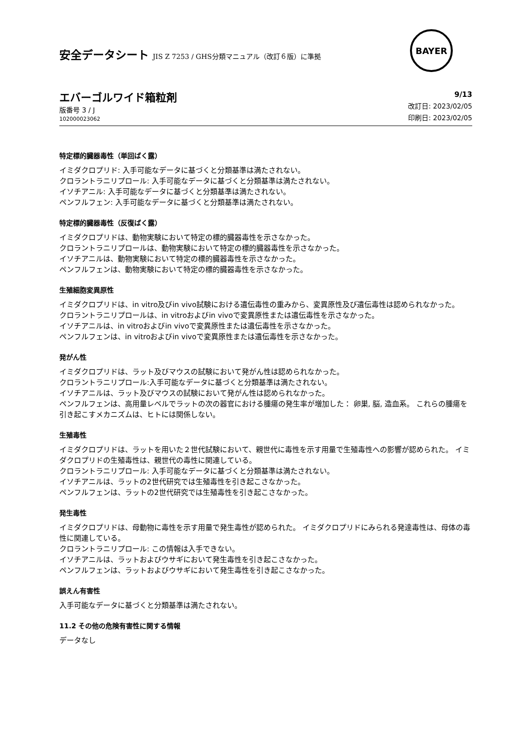安全データシート JIS Z 7253 / GHS分類マニュアル（改訂６版）に準拠
BAYER
エバーゴルワイド箱粒剤
版番号 3 / J
102000023062
9/13
改訂日: 2023/02/05
印刷日: 2023/02/05
特定標的臓器毒性（単回ばく露）
イミダクロプリド: 入手可能なデータに基づくと分類基準は満たされない。
クロラントラニリプロール: 入手可能なデータに基づくと分類基準は満たされない。
イソチアニル: 入手可能なデータに基づくと分類基準は満たされない。
ペンフルフェン: 入手可能なデータに基づくと分類基準は満たされない。
特定標的臓器毒性（反復ばく露）
イミダクロプリドは、動物実験において特定の標的臓器毒性を示さなかった。
クロラントラニリプロールは、動物実験において特定の標的臓器毒性を示さなかった。
イソチアニルは、動物実験において特定の標的臓器毒性を示さなかった。
ペンフルフェンは、動物実験において特定の標的臓器毒性を示さなかった。
生殖細胞変異原性
イミダクロプリドは、in vitro及びin vivo試験における遺伝毒性の重みから、変異原性及び遺伝毒性は認められなかった。
クロラントラニリプロールは、in vitroおよびin vivoで変異原性または遺伝毒性を示さなかった。
イソチアニルは、in vitroおよびin vivoで変異原性または遺伝毒性を示さなかった。
ペンフルフェンは、in vitroおよびin vivoで変異原性または遺伝毒性を示さなかった。
発がん性
イミダクロプリドは、ラット及びマウスの試験において発がん性は認められなかった。
クロラントラニリプロール:入手可能なデータに基づくと分類基準は満たされない。
イソチアニルは、ラット及びマウスの試験において発がん性は認められなかった。
ペンフルフェンは、高用量レベルでラットの次の器官における腫瘍の発生率が増加した： 卵巣, 脳, 造血系。 これらの腫瘍を引き起こすメカニズムは、ヒトには関係しない。
生殖毒性
イミダクロプリドは、ラットを用いた２世代試験において、親世代に毒性を示す用量で生殖毒性への影響が認められた。 イミダクロプリドの生殖毒性は、親世代の毒性に関連している。
クロラントラニリプロール: 入手可能なデータに基づくと分類基準は満たされない。
イソチアニルは、ラットの2世代研究では生殖毒性を引き起こさなかった。
ペンフルフェンは、ラットの2世代研究では生殖毒性を引き起こさなかった。
発生毒性
イミダクロプリドは、母動物に毒性を示す用量で発生毒性が認められた。 イミダクロプリドにみられる発達毒性は、母体の毒性に関連している。
クロラントラニリプロール: この情報は入手できない。
イソチアニルは、ラットおよびウサギにおいて発生毒性を引き起こさなかった。
ペンフルフェンは、ラットおよびウサギにおいて発生毒性を引き起こさなかった。
誤えん有害性
入手可能なデータに基づくと分類基準は満たされない。
11.2 その他の危険有害性に関する情報
データなし